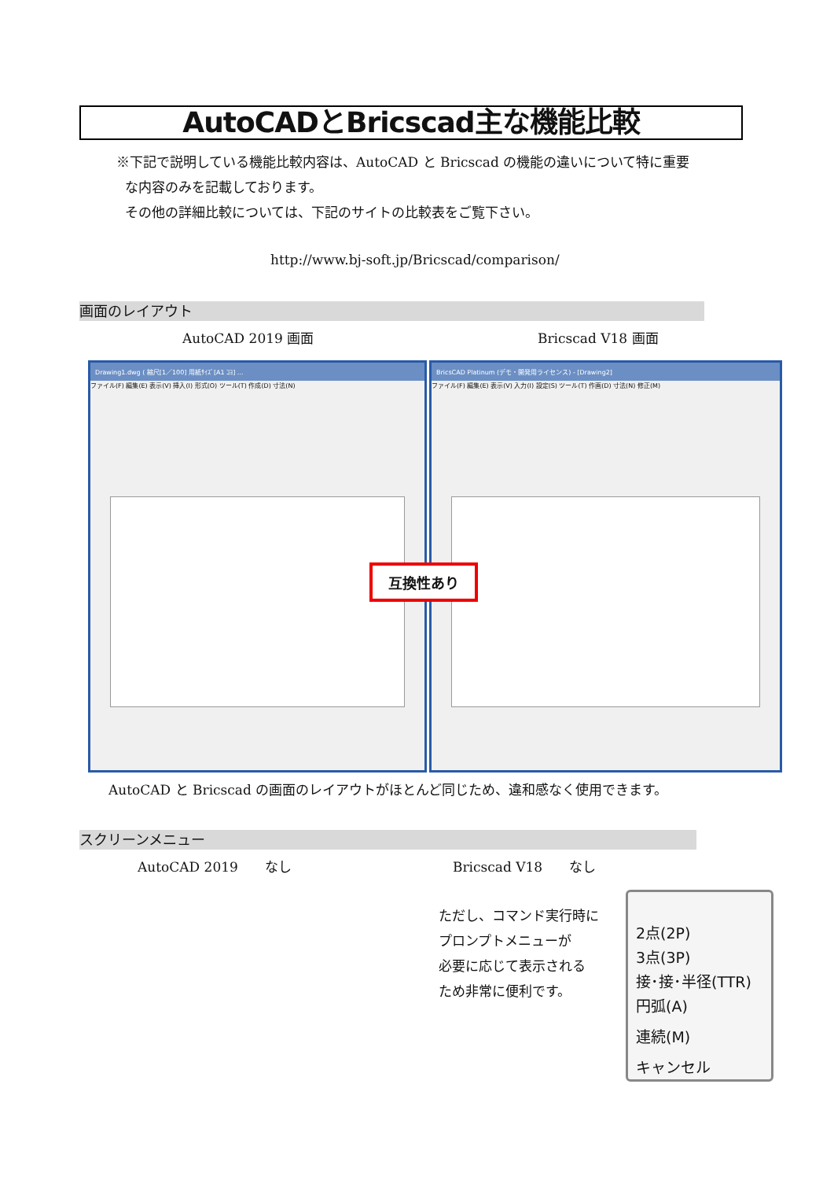AutoCADとBricscad主な機能比較
※下記で説明している機能比較内容は、AutoCAD と Bricscad の機能の違いについて特に重要
な内容のみを記載しております。
その他の詳細比較については、下記のサイトの比較表をご覧下さい。
http://www.bj-soft.jp/Bricscad/comparison/
画面のレイアウト
AutoCAD 2019 画面 Bricscad V18 画面
Drawing1.dwg ( 縮尺[1／100] 用紙ｻｲｽﾞ[A1 ｺﾖ] ...
ファイル(F) 編集(E) 表示(V) 挿入(I) 形式(O) ツール(T) 作成(D) 寸法(N)
BricsCAD Platinum (デモ・開発用ライセンス) - [Drawing2]
ファイル(F) 編集(E) 表示(V) 入力(I) 設定(S) ツール(T) 作画(D) 寸法(N) 修正(M)
互換性あり
AutoCAD と Bricscad の画面のレイアウトがほとんど同じため、違和感なく使用できます。
スクリーンメニュー
AutoCAD 2019　　なし Bricscad V18　　なし
ただし、コマンド実行時に
プロンプトメニューが
必要に応じて表示される
ため非常に便利です。
2点(2P)
3点(3P)
接･接･半径(TTR)
円弧(A)
連続(M)
キャンセル